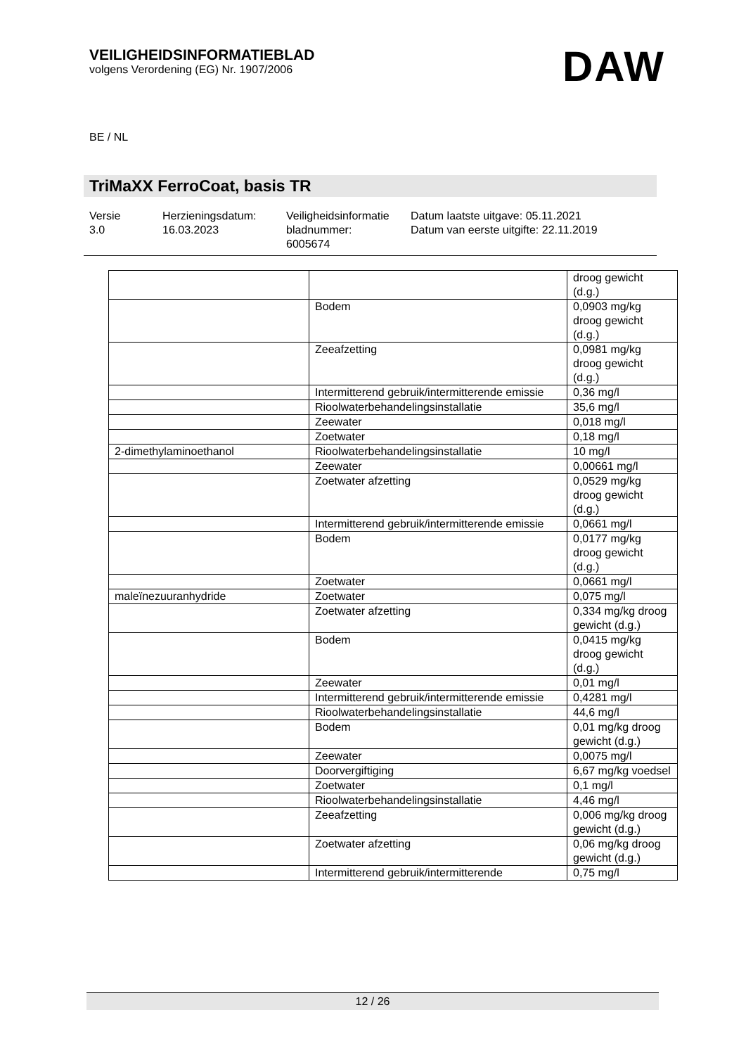VEILIGHEIDSINFORMATIEBLAD
volgens Verordening (EG) Nr. 1907/2006
DAW
BE / NL
TriMaXX FerroCoat, basis TR
Versie
3.0
Herzieningsdatum:
16.03.2023
Veiligheidsinformatie bladnummer:
6005674
Datum laatste uitgave: 05.11.2021
Datum van eerste uitgifte: 22.11.2019
| | | droog gewicht (d.g.) |
| | Bodem | 0,0903 mg/kg droog gewicht (d.g.) |
| | Zeeafzetting | 0,0981 mg/kg droog gewicht (d.g.) |
| | Intermitterend gebruik/intermitterende emissie | 0,36 mg/l |
| | Rioolwaterbehandelingsinstallatie | 35,6 mg/l |
| | Zeewater | 0,018 mg/l |
| | Zoetwater | 0,18 mg/l |
| 2-dimethylaminoethanol | Rioolwaterbehandelingsinstallatie | 10 mg/l |
| | Zeewater | 0,00661 mg/l |
| | Zoetwater afzetting | 0,0529 mg/kg droog gewicht (d.g.) |
| | Intermitterend gebruik/intermitterende emissie | 0,0661 mg/l |
| | Bodem | 0,0177 mg/kg droog gewicht (d.g.) |
| | Zoetwater | 0,0661 mg/l |
| maleïnezuuranhydride | Zoetwater | 0,075 mg/l |
| | Zoetwater afzetting | 0,334 mg/kg droog gewicht (d.g.) |
| | Bodem | 0,0415 mg/kg droog gewicht (d.g.) |
| | Zeewater | 0,01 mg/l |
| | Intermitterend gebruik/intermitterende emissie | 0,4281 mg/l |
| | Rioolwaterbehandelingsinstallatie | 44,6 mg/l |
| | Bodem | 0,01 mg/kg droog gewicht (d.g.) |
| | Zeewater | 0,0075 mg/l |
| | Doorvergiftiging | 6,67 mg/kg voedsel |
| | Zoetwater | 0,1 mg/l |
| | Rioolwaterbehandelingsinstallatie | 4,46 mg/l |
| | Zeeafzetting | 0,006 mg/kg droog gewicht (d.g.) |
| | Zoetwater afzetting | 0,06 mg/kg droog gewicht (d.g.) |
| | Intermitterend gebruik/intermitterende | 0,75 mg/l |
12 / 26